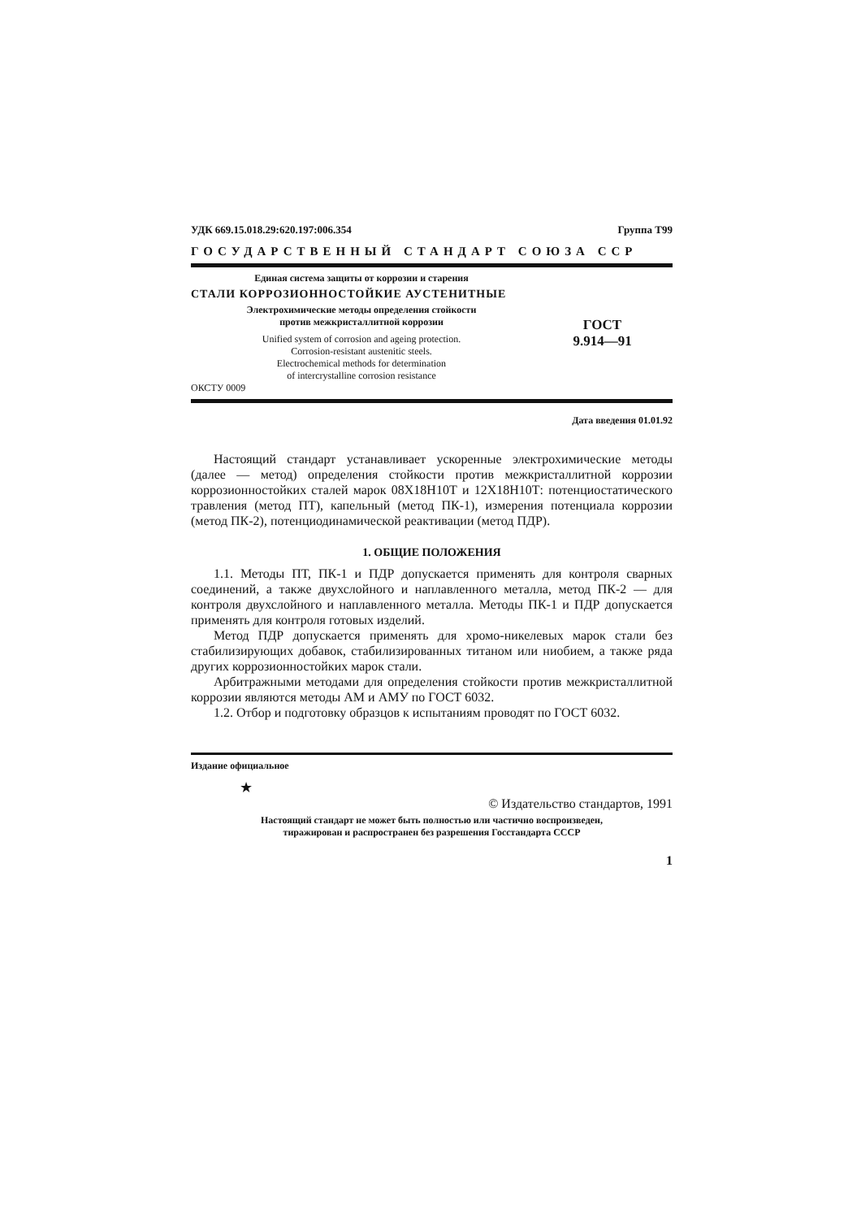УДК 669.15.018.29:620.197:006.354 Группа Т99
ГОСУДАРСТВЕННЫЙ СТАНДАРТ СОЮЗА ССР
Единая система защиты от коррозии и старения
СТАЛИ КОРРОЗИОННОСТОЙКИЕ АУСТЕНИТНЫЕ
Электрохимические методы определения стойкости
против межкристаллитной коррозии
Unified system of corrosion and ageing protection.
Corrosion-resistant austenitic steels.
Electrochemical methods for determination
of intercrystalline corrosion resistance
ОКСТУ 0009
ГОСТ
9.914—91
Дата введения 01.01.92
Настоящий стандарт устанавливает ускоренные электрохимические методы (далее — метод) определения стойкости против межкристаллитной коррозии коррозионностойких сталей марок 08Х18Н10Т и 12Х18Н10Т: потенциостатического травления (метод ПТ), капельный (метод ПК-1), измерения потенциала коррозии (метод ПК-2), потенциодинамической реактивации (метод ПДР).
1. ОБЩИЕ ПОЛОЖЕНИЯ
1.1. Методы ПТ, ПК-1 и ПДР допускается применять для контроля сварных соединений, а также двухслойного и наплавленного металла, метод ПК-2 — для контроля двухслойного и наплавленного металла. Методы ПК-1 и ПДР допускается применять для контроля готовых изделий.
Метод ПДР допускается применять для хромо-никелевых марок стали без стабилизирующих добавок, стабилизированных титаном или ниобием, а также ряда других коррозионностойких марок стали.
Арбитражными методами для определения стойкости против межкристаллитной коррозии являются методы АМ и АМУ по ГОСТ 6032.
1.2. Отбор и подготовку образцов к испытаниям проводят по ГОСТ 6032.
Издание официальное
★
© Издательство стандартов, 1991
Настоящий стандарт не может быть полностью или частично воспроизведен,
тиражирован и распространен без разрешения Госстандарта СССР
1